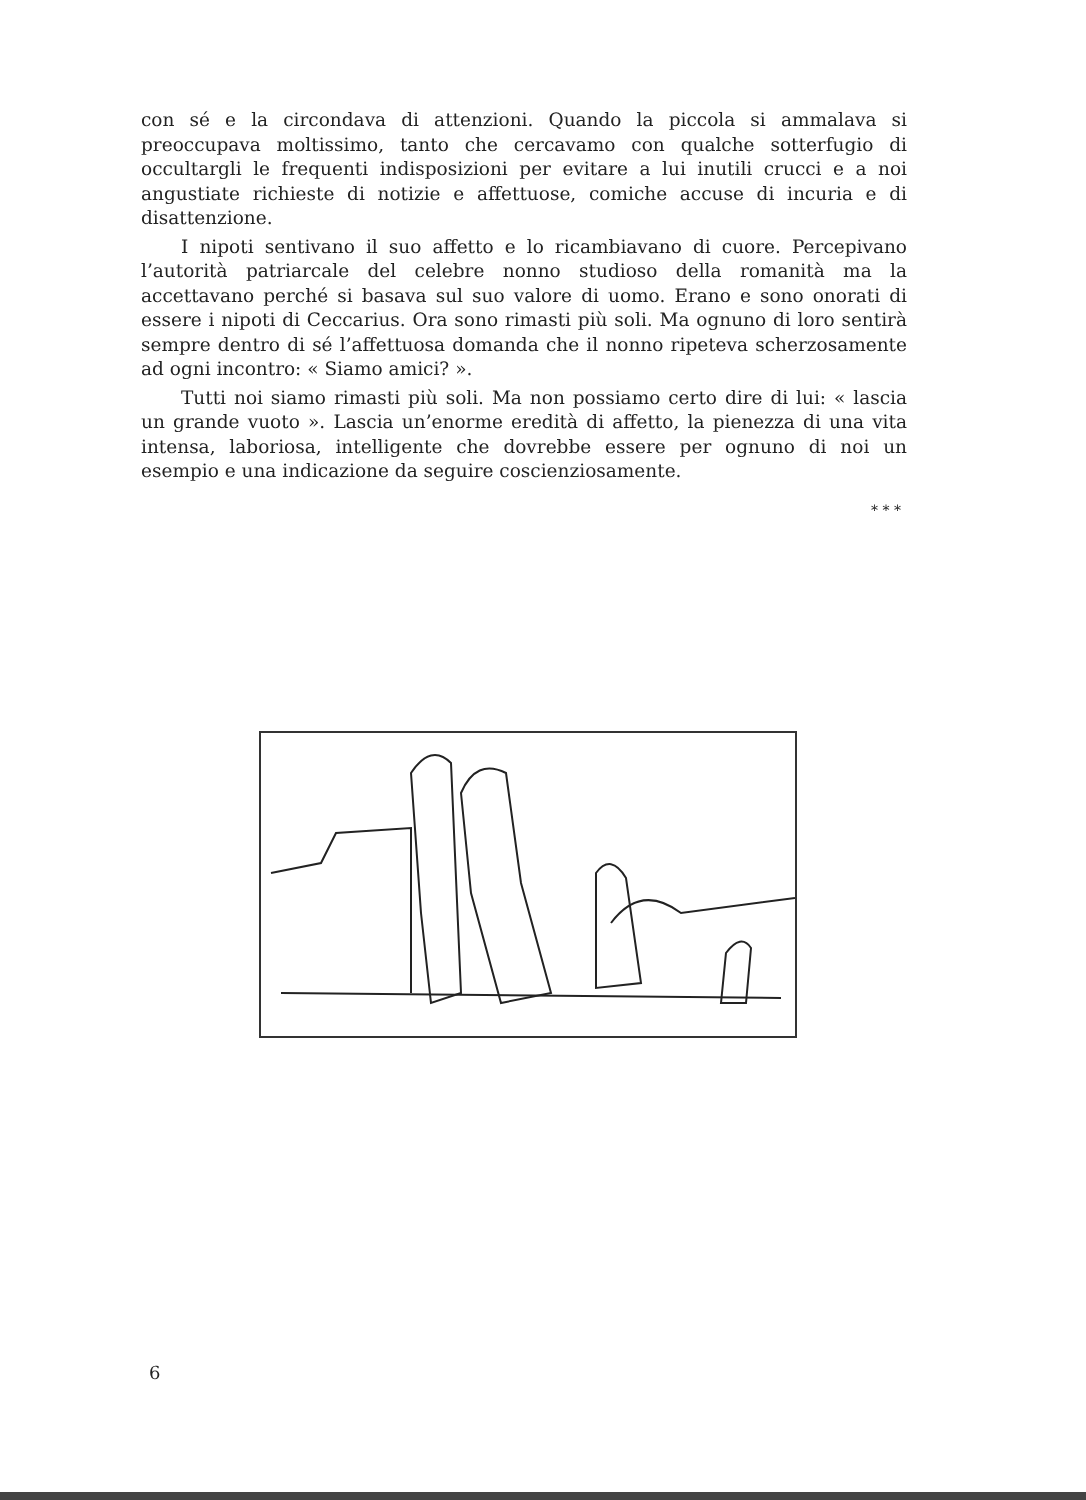con sé e la circondava di attenzioni. Quando la piccola si ammalava si preoccupava moltissimo, tanto che cercavamo con qualche sotterfugio di occultargli le frequenti indisposizioni per evitare a lui inutili crucci e a noi angustiate richieste di notizie e affettuose, comiche accuse di incuria e di disattenzione.
I nipoti sentivano il suo affetto e lo ricambiavano di cuore. Percepivano l’autorità patriarcale del celebre nonno studioso della romanità ma la accettavano perché si basava sul suo valore di uomo. Erano e sono onorati di essere i nipoti di Ceccarius. Ora sono rimasti più soli. Ma ognuno di loro sentirà sempre dentro di sé l’affettuosa domanda che il nonno ripeteva scherzosamente ad ogni incontro: « Siamo amici? ».
Tutti noi siamo rimasti più soli. Ma non possiamo certo dire di lui: « lascia un grande vuoto ». Lascia un’enorme eredità di affetto, la pienezza di una vita intensa, laboriosa, intelligente che dovrebbe essere per ognuno di noi un esempio e una indicazione da seguire coscienziosamente.
* * *
6